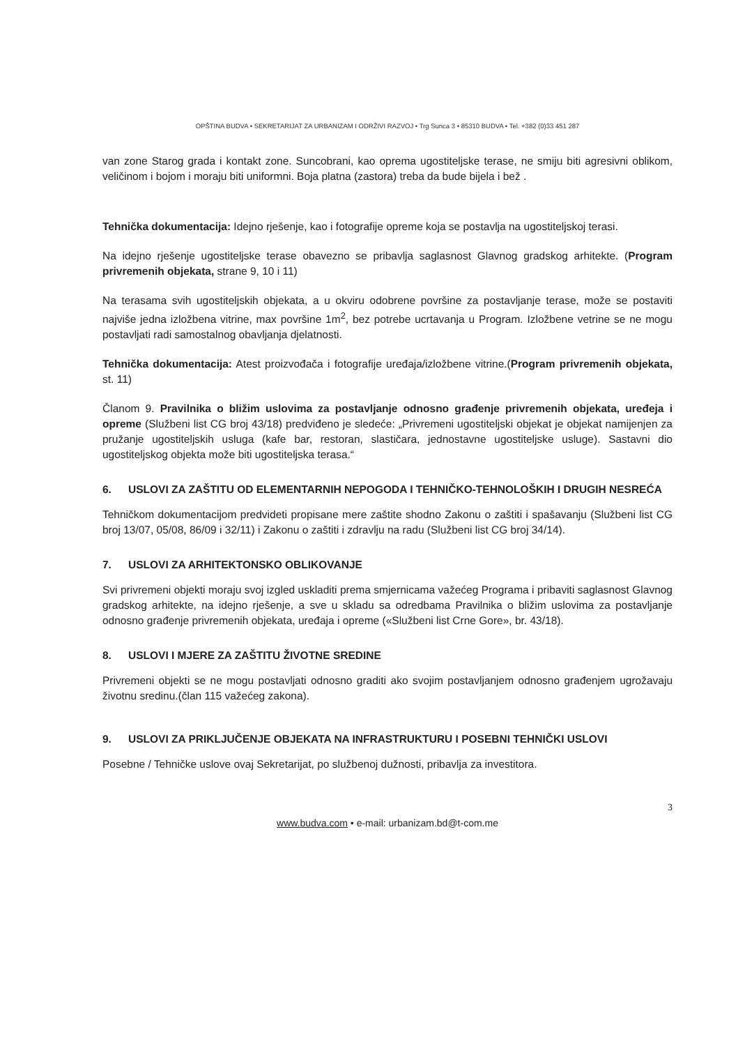OPŠTINA BUDVA • SEKRETARIJAT ZA URBANIZAM I ODRŽIVI RAZVOJ • Trg Sunca 3 • 85310 BUDVA • Tel. +382 (0)33 451 287
van zone Starog grada i kontakt zone. Suncobrani, kao oprema ugostiteljske terase, ne smiju biti agresivni oblikom, veličinom i bojom i moraju biti uniformni. Boja platna (zastora) treba da bude bijela i bež .
Tehnička dokumentacija: Idejno rješenje, kao i fotografije opreme koja se postavlja na ugostiteljskoj terasi.
Na idejno rješenje ugostiteljske terase obavezno se pribavlja saglasnost Glavnog gradskog arhitekte. (Program privremenih objekata, strane 9, 10 i 11)
Na terasama svih ugostiteljskih objekata, a u okviru odobrene površine za postavljanje terase, može se postaviti najviše jedna izložbena vitrine, max površine 1m<sup>2</sup>, bez potrebe ucrtavanja u Program. Izložbene vetrine se ne mogu postavljati radi samostalnog obavljanja djelatnosti.
Tehnička dokumentacija: Atest proizvođača i fotografije uređaja/izložbene vitrine.(Program privremenih objekata, st. 11)
Članom 9. Pravilnika o bližim uslovima za postavljanje odnosno građenje privremenih objekata, uređeja i opreme (Službeni list CG broj 43/18) predviđeno je sledeće: „Privremeni ugostiteljski objekat je objekat namijenjen za pružanje ugostiteljskih usluga (kafe bar, restoran, slastičara, jednostavne ugostiteljske usluge). Sastavni dio ugostiteljskog objekta može biti ugostiteljska terasa.“
6. USLOVI ZA ZAŠTITU OD ELEMENTARNIH NEPOGODA I TEHNIČKO-TEHNOLOŠKIH I DRUGIH NESREĆA
Tehničkom dokumentacijom predvideti propisane mere zaštite shodno Zakonu o zaštiti i spašavanju (Službeni list CG broj 13/07, 05/08, 86/09 i 32/11) i Zakonu o zaštiti i zdravlju na radu (Službeni list CG broj 34/14).
7. USLOVI ZA ARHITEKTONSKO OBLIKOVANJE
Svi privremeni objekti moraju svoj izgled uskladiti prema smjernicama važećeg Programa i pribaviti saglasnost Glavnog gradskog arhitekte, na idejno rješenje, a sve u skladu sa odredbama Pravilnika o bližim uslovima za postavljanje odnosno građenje privremenih objekata, uređaja i opreme («Službeni list Crne Gore», br. 43/18).
8. USLOVI I MJERE ZA ZAŠTITU ŽIVOTNE SREDINE
Privremeni objekti se ne mogu postavljati odnosno graditi ako svojim postavljanjem odnosno građenjem ugrožavaju životnu sredinu.(član 115 važećeg zakona).
9. USLOVI ZA PRIKLJUČENJE OBJEKATA NA INFRASTRUKTURU I POSEBNI TEHNIČKI USLOVI
Posebne / Tehničke uslove ovaj Sekretarijat, po službenoj dužnosti, pribavlja za investitora.
3
www.budva.com • e-mail: urbanizam.bd@t-com.me